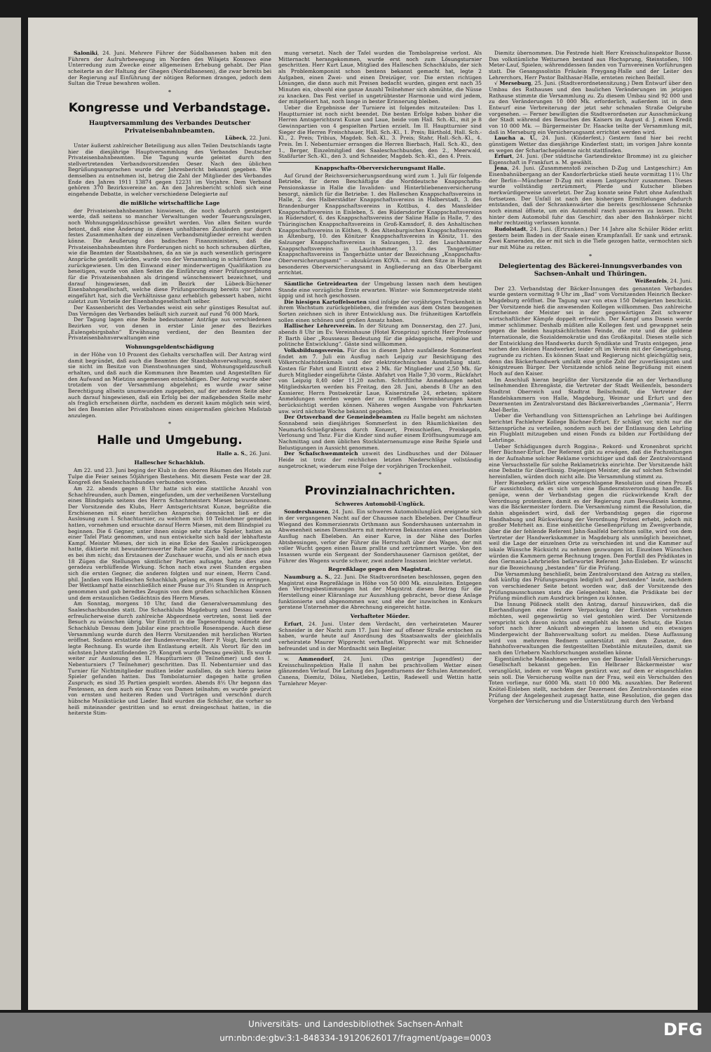Saloniki, 24. Juni. Mehrere Führer der Südalbanesen haben mit den Führern der Aufruhrbewegung im Norden des Wilajets Kossowo eine Unterredung zum Zwecke einer allgemeinen Erhebung gehabt. Der Plan scheiterte an der Haltung der Ghegen (Nordalbanesen), die zwar bereits bei der Regierung auf Einführung der nötigen Reformen drangen, jedoch dem Sultan die Treue bewahren wollen.
*
Kongresse und Verbandstage.
Hauptversammlung des Verbandes Deutscher Privateisenbahnbeamten.
Lübeck, 22. Juni.
Unter äußerst zahlreicher Beteiligung aus allen Teilen Deutschlands tagte hier die diesjährige Hauptversammlung des Verbandes Deutscher Privateisenbahnbeamten. Die Tagung wurde geleitet durch den stellvertretenden Verbandsvorsitzenden Oeser. Nach den üblichen Begrüßungsansprachen wurde der Jahresbericht bekannt gegeben. Wie demselben zu entnehmen ist, betrug die Zahl der Mitglieder des Verbandes Ende des Jahres 1911 13874 gegen 12231 im Vorjahre. Dem Verband gehören 370 Bezirksvereine an. An den Jahresbericht schloß sich eine eingehende Debatte, in welcher verschiedene Delegierte auf
die mißliche wirtschaftliche Lage
der Privateisenbahnbeamten hinwiesen, die noch dadurch gesteigert werde, daß seitens so mancher Verwaltungen weder Teuerungszulagen, noch Wohnungsgeldzuschüsse gewährt werden. Von allen Seiten wurde betont, daß eine Änderung in diesen unhaltbaren Zuständen nur durch festes Zusammenhalten der einzelnen Verbandsmitglieder erreicht werden könne. Die Aeußerung des badischen Finanzministers, daß die Privateisenbahnbeamten ihre Forderungen nicht so hoch schrauben dürften, wie die Beamten der Staatsbahnen, da an sie ja auch wesentlich geringere Ansprüche gestellt würden, wurde von der Versammlung in schärfstem Tone zurückgewiesen. Um den Einwand einer minderwertigen Qualifikation zu beseitigen, wurde von allen Seiten die Einführung einer Prüfungsordnung für die Privateisenbahnen als dringend wünschenswert bezeichnet, und darauf hingewiesen, daß im Bezirk der Lübeck-Büchener Eisenbahngesellschaft, welche diese Prüfungsordnung bereits vor Jahren eingeführt hat, sich die Verhältnisse ganz erheblich gebessert haben, nicht zuletzt zum Vorteile der Eisenbahngesellschaft selber.
Der Kassenbericht des Verbandes weist ein sehr günstiges Resultat auf. Das Vermögen des Verbandes beläuft sich zurzeit auf rund 76 000 Mark.
Der Tagung lagen eine Reihe bedeutsamer Anträge aus verschiedenen Bezirken vor, von denen in erster Linie jener des Bezirkes „Eulengebirgsbahn“ Erwähnung verdient, der den Beamten der Privateisenbahnverwaltungen eine
Wohnungsgeldentschädigung
in der Höhe von 10 Prozent des Gehalts verschaffen will. Der Antrag wird damit begründet, daß auch die Beamten der Staatsbahnverwaltung, soweit sie nicht im Besitze von Dienstwohnungen sind, Wohnungsgeldzuschuß erhalten, und daß auch die Kommunen ihre Beamten und Angestellten für den Aufwand an Mietzins angemessen entschädigen. Der Antrag wurde aber trotzdem von der Versammlung abgelehnt; es wurde zwar seine Berechtigung allseits unumwunden zugegeben, auf der anderen Seite aber auch darauf hingewiesen, daß ein Erfolg bei der maßgebenden Stelle mehr als fraglich erscheinen dürfte, nachdem es derzeit kaum möglich sein wird, bei den Beamten aller Privatbahnen einen einigermaßen gleichen Maßstab anzulegen.
*
Halle und Umgebung.
Halle a. S., 26. Juni.
Hallescher Schachklub.
Am 22. und 23. Juni beging der Klub in den oberen Räumen des Hotels zur Tulpe die Feier seines 50jährigen Bestehens. Mit diesem Feste war der 28. Kongreß des Saaleschachbundes verbunden worden.
Am 22. abends gegen 8 Uhr hatte sich eine stattliche Anzahl von Schachfreunden, auch Damen, eingefunden, um der verheißenen Vorstellung eines Blindspiels seitens des Herrn Schachmeisters Mieses beizuwohnen. Der Vorsitzende des Klubs, Herr Amtsgerichtsrat Kunze, begrüßte die Erschienenen mit einer herzlichen Ansprache; demnächst ließ er die Auslosung zum I. Schachturnier, zu welchem sich 10 Teilnehmer gemeldet hatten, vornehmen und ersuchte darauf Herrn Mieses, mit dem Blindspiel zu beginnen. Die 6 Gegner, unter ihnen einige sehr starke Spieler, hatten an einer Tafel Platz genommen, und nun entwickelte sich bald der lebhafteste Kampf. Meister Mieses, der sich in eine Ecke des Saales zurückgezogen hatte, diktierte mit bewundernswerter Ruhe seine Züge. Viel Besinnen gab es bei ihm nicht; das Erstaunen der Zuschauer wuchs, und als er nach etwa 18 Zügen die Stellungen sämtlicher Partien aufsagte, hatte dies eine geradezu verblüffende Wirkung. Schon nach etwa zwei Stunden ergaben sich die ersten Gegner, die anderen folgten und nur einem, Herrn Cand. phil. Janßen vom Halleschen Schachklub, gelang es, einen Sieg zu erringen. Der Wettkampf hatte einschließlich einer Pause nur 3½ Stunden in Anspruch genommen und gab beredtes Zeugnis von dem großen schachlichen Können und dem erstaunlichen Gedächtnis des Herrn Mieses.
Am Sonntag, morgens 10 Uhr, fand die Generalversammlung des Saaleschachbundes statt. Die Schachklubs Magdeburg und Dessau waren erfreulicherweise durch zahlreiche Abgeordnete vertreten, sonst ließ der Besuch zu wünschen übrig. Vor Eintritt in die Tagesordnung widmete der Schachklub Dessau dem Jubilar eine prachtvolle Rosenspende. Auch diese Versammlung wurde durch den Herrn Vorsitzenden mit herzlichen Worten eröffnet. Sodann erstattete der Bundesverwalter, Herr P. Voigt, Bericht und legte Rechnung. Es wurde ihm Entlastung erteilt. Als Vorort für den im nächsten Jahre stattfindenden 29. Kongreß wurde Dessau gewählt. Es wurde weiter zur Auslosung des II. Hauptturniers (8 Teilnehmer) und des I. Nebenturniers (7 Teilnehmer) geschritten. Das II. Nebenturnier und das Turnier für Nichtmitglieder mußten leider ausfallen, da sich hierzu keine Spieler gefunden hatten. Das Tombolaturnier dagegen hatte großen Zuspruch; es sind 35 Partien gespielt worden. Abends 8½ Uhr begann das Festessen, an dem auch ein Kranz von Damen teilnahm; es wurde gewürzt von ernsten und heiteren Reden und Vorträgen und verschönt durch hübsche Musikstücke und Lieder. Bald wurden die Schächer, die vorher so heiß miteinander gestritten und so ernst dreingeschaut hatten, in die heiterste Stim-
mung versetzt. Nach der Tafel wurden die Tombolapreise verlost. Als Mitternacht herangekommen, wurde erst noch zum Lösungsturnier geschritten. Herr Kurt Laue, Mitglied des Halleschen Schachklubs, der sich als Problemkomponist schon bestens bekannt gemacht hat, legte 2 Aufgaben, einen Zwei- und einen Dreizüger, vor. Die ersten richtigen Lösungen, die dann auch mit Preisen bedacht wurden, gingen erst nach 35 Minuten ein, obwohl eine ganze Anzahl Teilnehmer sich abmühte, die Nüsse zu knacken. Das Fest verlief in ungetrübtester Harmonie und wird jedem, der mitgefeiert hat, noch lange in bester Erinnerung bleiben.
Ueber die Ergebnisse der Turniere ist folgendes mitzuteilen: Das I. Hauptturnier ist noch nicht beendet. Die besten Erfolge haben bisher die Herren Amtsgerichtsrat Kunze und Laue, beide vom Hall. Sch.-Kl., mit je 8 Gewinnpartien von 4 gespielten Partien erzielt. Im II. Hauptturnier sind Sieger die Herren Freischhauer, Hall. Sch.-Kl., 1. Preis; Bärthold, Hall. Sch.-Kl., 2. Preis; Tribius, Magdeb. Sch.-Kl., 3. Preis; Stahr, Hall.-Sch.-Kl., 4. Preis. Im I. Nebenturnier errangen die Herren Bierbach, Hall. Sch.-Kl., den 1., Berger, Einzelmitglied des Saaleschachbundes, den 2., Meerwald, Staßfurter Sch.-Kl., den 3. und Schneider, Magdeb. Sch.-Kl., den 4. Preis.
Knappschafts-Oberversicherungsamt Halle.
Auf Grund der Reichsversicherungsordnung wird zum 1. Juli für folgende Betriebe, für deren Beschäftigte die Norddeutsche Knappschafts-Pensionskasse in Halle die Invaliden- und Hinterbliebenenversicherung besorgt, nämlich für die Betriebe: 1. des Halleschen Knappschaftsvereins in Halle, 2. des Halberstädter Knappschaftsvereins in Halberstadt, 3. des Brandenburger Knappschaftsvereins in Kottbus, 4. des Mansfelder Knappschaftsvereins in Eisleben, 5. des Rüdersdorfer Knappschaftsvereins in Rüdersdorf, 6. des Knappschaftsvereins der Saline Halle in Halle, 7. des Thüringischen Knappschaftsvereins in Groß-Kamsdorf, 8. des Anhaltischen Knappschaftsvereins in Köthen, 9. des Altenburgischen Knappschaftsvereins in Altenburg, 10. des Könitzer Knappschaftsvereins in Könitz, 11. des Salzunger Knappschaftsvereins in Salzungen, 12. des Lauchhammer Knappschaftsvereins in Lauchhammer, 13. des Tangerhütter Knappschaftsvereins in Tangerhütte unter der Bezeichnung „Knappschafts-Oberversicherungsamt“ — abzukürzen KOVA. — mit dem Sitze in Halle ein besonderes Oberversicherungsamt in Angliederung an das Oberbergamt errichtet.
Sämtliche Getreidearten der Umgebung lassen nach dem heutigen Stande eine vorzügliche Ernte erwarten. Winter- wie Sommergetreide steht üppig und ist hoch geschossen.
Die hiesigen Kartoffelsorten sind infolge der vorjährigen Trockenheit in ihrem Wachstum zurückgeblieben, die fremden aus dem Osten bezogenen Sorten zeichnen sich in ihrer Entwicklung aus. Die frühzeitigen Kartoffeln sollen einen schönen und großen Ansatz haben.
Hallischer Lehrerverein. In der Sitzung am Donnerstag, den 27. Juni, abends 8 Uhr im Ev. Vereinshause (Hotel Kronprinz) spricht Herr Professor P. Barth über „Rousseaus Bedeutung für die pädagogische, religiöse und politische Entwicklung“. Gäste sind willkommen.
Volksbildungsverein. Für das in diesem Jahre ausfallende Sommerfest findet am 7. Juli ein Ausflug nach Leipzig zur Besichtigung des Völkerschlachtdenkmals und der elektrotechnischen Ausstellung statt. Kosten für Fahrt und Eintritt etwa 2 Mk. für Mitglieder und 2,50 Mk. für durch Mitglieder eingeführte Gäste. Abfahrt von Halle 7,30 vorm., Rückfahrt von Leipzig 8,40 oder 11,20 nachm. Schriftliche Anmeldungen nebst Mitgliedskarten werden bis Freitag, den 28. Juni, abends 8 Uhr an den Kassierer, Herrn Postsekretär Laue, Kaiserstraße 24, erbeten; spätere Anmeldungen werden wegen der zu treffenden Vereinbarungen kaum berücksichtigt werden können. Näheres wegen Ausgabe von Fahrkarten usw. wird nächste Woche bekannt gegeben.
Der Ortsverband der Gemeindebeamten zu Halle begeht am nächsten Sonnabend sein diesjähriges Sommerfest in den Räumlichkeiten des Neumarkt-Schießgrabens durch Konzert, Preisschießen, Preiskegeln, Verlosung und Tanz. Für die Kinder sind außer einem Eröffnungsumzuge am Nachmittag und dem üblichen Stocklaternenumzuge eine Reihe Spiele und Belustigungen in Aussicht genommen.
Der Schafschwemmteich unweit des Lindbusches und der Dölauer Heide ist trotz der reichlichen letzten Niederschläge vollständig ausgetrocknet; wiederum eine Folge der vorjährigen Trockenheit.
*
Provinzialnachrichten.
Schweres Automobil-Unglück.
Sondershausen, 24. Juni. Ein schweres Automobilunglück ereignete sich in der vergangenen Nacht auf der Chaussee nach Ebeleben. Der Chauffeur Wiegand des Kommerzienrats Orthmann aus Sondershausen unternahm in Abwesenheit seines Dienstherrn mit mehreren Bekannten einen unerlaubten Ausflug nach Ebeleben. An einer Kurve, in der Nähe des Dorfes Abtsbessingen, verlor der Führer die Herrschaft über den Wagen, der mit voller Wucht gegen einen Baum prallte und zertrümmert wurde. Von den Insassen wurde ein Sergeant der Sondershausener Garnison getötet, der Führer des Wagens wurde schwer, zwei andere Insassen leichter verletzt.
Regreßklage gegen den Magistrat.
Naumburg a. S., 22. Juni. Die Stadtverordneten beschlossen, gegen den Magistrat eine Regreßklage in Höhe von 50 000 Mk. einzuleiten. Entgegen den Vertragsbestimmungen hat der Magistrat diesen Betrag für die Herstellung einer Kläranlage zur Auszahlung gebracht, bevor diese Anlage funktionierte und abgenommen war, und ehe der inzwischen in Konkurs geratene Unternehmer die Abrechnung eingereicht hatte.
Verhafteter Mörder.
Erfurt, 24. Juni. Unter dem Verdacht, den verheirateten Maurer Schneider in der Nacht zum 17. Juni hier auf offener Straße erstochen zu haben, wurde heute auf Anordnung des Staatsanwalts der gleichfalls verheiratete Maurer Wipprecht verhaftet. Wipprecht war mit Schneider befreundet und in der Mordnacht sein Begleiter.
w. Ammendorf, 24. Juni. (Das gestrige Jugendfest) der Kreisschulinspektion Halle II nahm bei prachtvollem Wetter einen glänzenden Verlauf. Die Leitung des Jugendturnens der Schulen Ammendorf, Canena, Diemitz, Dölau, Nietleben, Lettin, Radewell und Wettin hatte Turnlehrer Meyer-
Diemitz übernommen. Die Festrede hielt Herr Kreisschulinspektor Busse. Das volkstümliche Wetturnen bestand aus Hochsprung, Steinstoßen, 100 Meter-Lauf, Spielen; währenddessen fanden von Turnvereinen Vorführungen statt. Die Gesangssolistin Fräulein Freygang-Halle und der Leiter des Lehrerchors, Herr Pastor Balthasar-Halle, ernteten reichen Beifall.
√ Merseburg, 25. Juni. (Stadtverordnetensitzung.) Dem Entwurf über den Umbau des Rathauses und den baulichen Veränderungen im jetzigen Rathause stimmte die Versammlung zu. Zu diesem Umbau sind 92 000 und zu den Veränderungen 10 000 Mk. erforderlich, außerdem ist in dem Entwurf eine Verbreiterung der jetzt sehr schmalen Straße Oelgrube vorgesehen. — Ferner bewilligten die Stadtverordneten zur Ausschmückung der Stadt während des Besuches des Kaisers im August d. J. einen Kredit von 10 000 Mk. — Bürgermeister Dr. Haacke teilte der Versammlung mit, daß in Merseburg ein Versicherungsamt errichtet werden wird.
Laucha a. U., 24. Juni. (Kinderfest.) Gestern fand hier bei recht günstigem Wetter das diesjährige Kinderfest statt; im vorigen Jahre konnte es wegen der Scharlachepidemie nicht stattfinden.
Erfurt, 24. Juni. (Der städtische Gartendirektor Bromme) ist zu gleicher Eigenschaft in Frankfurt a. M. gewählt.
Jena, 24. Juni. (Zusammenstoß zwischen D-Zug und Lastgeschirr.) Am Eisenbahnübergang an der Kandorferbrücke stieß heute vormittag 11½ Uhr der Berlin—Münchener D-Zug mit einem Lastgeschirr zusammen. Dieses wurde vollständig zertrümmert; Pferde und Kutscher blieben merkwürdigerweise unverletzt. Der Zug konnte seine Fahrt ohne Aufenthalt fortsetzen. Der Unfall ist nach den bisherigen Ermittelungen dadurch entstanden, daß der Schrankenwärter die bereits geschlossene Schranke noch einmal öffnete, um ein Automobil rasch passieren zu lassen. Dicht hinter dem Automobil fuhr das Geschirr, das aber den Bahnkörper nicht mehr rechtzeitig verlassen konnte.
Rudolstadt, 24. Juni. (Ertrunken.) Der 14 Jahre alte Schüler Röder erlitt gestern beim Baden in der Saale einen Krampfanfall. Er sank und ertrank. Zwei Kameraden, die er mit sich in die Tiefe gezogen hatte, vermochten sich nur mit Mühe zu retten.
*
Delegiertentag des Bäckerei-Innungsverbandes von Sachsen-Anhalt und Thüringen.
Weißenfels, 24. Juni.
Der 23. Verbandstag der Bäcker-Innungen des genannten Verbandes wurde gestern vormittag 9 Uhr im „Bad“ vom Vorsitzenden Heinrich Becker-Magdeburg eröffnet. Die Tagung war von etwa 150 Delegierten beschickt. Der Vorsitzende hieß die anwesenden Kollegen willkommen. Das zahlreiche Erscheinen der Meister sei in der gegenwärtigen Zeit schwerer wirtschaftlicher Kämpfe doppelt erfreulich. Der Kampf ums Dasein werde immer schlimmer. Deshalb müßten alle Kollegen fest und gewappnet sein gegen die beiden hauptsächlichsten Feinde, die rote und die goldene Internationale, die Sozialdemokratie und das Großkapital. Dieses stelle sich der Entwicklung des Handwerks durch Syndikate und Trusts entgegen, jene suchen den kleinen Handwerker, leider oft im Verein mit der Gesetzgebung, zugrunde zu richten. Es können Staat und Regierung nicht gleichgültig sein, denn das Bäckerhandwerk umfaßt eine große Zahl der zuverlässigsten und königstreuen Bürger. Der Vorsitzende schloß seine Begrüßung mit einem Hoch auf den Kaiser.
Im Anschluß hieran begrüßte der Vorsitzende die an der Verhandlung teilnehmenden Ehrengäste, die Vertreter der Stadt Weißenfels, besonders Stadtrat Oberreich und Stadtrat Beilschmidt, die Vertreter der Handelskammern von Halle, Magdeburg, Weimar und Erfurt und den Dezernenten im Zentralvorstand des Bäckereiverbandes „Germania“, Herrn Abel-Berlin.
Ueber die Verhandlung von Sittensprüchen an Lehrlinge bei Aufdingen berichtet Fachlehrer Kollege Büchner-Erfurt. Er schlägt vor, nicht nur die Sittensprüche zu verteilen, sondern auch bei der Entlassung den Lehrling ein Flugblatt mitzugeben und einen Fonds zu bilden zur Fortbildung der Lehrlinge.
Ueber Schädigungen durch Roggina-, Rekord- und Kronenbrot spricht Herr Büchner-Erfurt. Der Referent gibt zu erwägen, daß die Fachzeitungen in der Aufnahme solcher Reklame vorsichtiger und daß der Zentralvorstand eine Versuchsstelle für solche Reklametricks einrichte. Der Vorsitzende hält eine Debatte für überflüssig. Diejenigen Meister, die auf solchen Schwindel hereinfallen, würden doch nicht alle. Die Versammlung stimmt zu.
Herr Rieseberg erklärt eine vorgeschlagene Resolution und einen Prozeß für aussichtslos, da es sich um eine Bundesratsverordnung handle. Es genüge, wenn der Verbandstag gegen die rückwirkende Kraft der Verordnung protestiere, damit es der Regierung zum Bewußtsein komme, was die Bäckermeister fordern. Die Versammlung nimmt die Resolution, die dahin abgeändert wird, daß der Verbandstag gegen die rigorose Handhabung und Rückwirkung der Verordnung Protest erhebt, jedoch mit großer Mehrheit an. Eine einheitliche Gesellenprüfung im Zweigverbande, über die der fehlende Referent Jahn-Saalfeld berichten sollte, wird von dem Vertreter der Handwerkskammer in Magdeburg als unmöglich bezeichnet, weil die Lage der einzelnen Orte zu verschieden ist und die Kammer auf lokale Wünsche Rücksicht zu nehmen gezwungen ist. Einzelnen Wünschen würden die Kammern gerne Rechnung tragen. Den Fortfall des Prädikates in den Germania-Lehrbriefen befürwortet Referent Jahn-Eisleben. Er wünscht nur die Bezeichnung „bestanden“ für die Prüfung.
Die Versammlung beschließt, beim Zentralvorstand den Antrag zu stellen, daß künftig das Prüfungszeugnis lediglich auf „bestanden“ laute, nachdem von verschiedener Seite betont worden war, daß der Vorsitzende des Prüfungsausschusses stets die Gelegenheit habe, die Prädikate bei der Prüfung mündlich zum Ausdruck bringen zu können.
Die Innung Pößneck stellt den Antrag, darauf hinzuwirken, daß die Eierhandlungen eine festere Verpackung der Eierkisten vornehmen möchten, weil gegenwärtig so viel gestohlen wird. Der Vorsitzende verspricht sich davon nichts und empfiehlt als besten Schutz, die Kisten sofort nach ihrer Ankunft abwiegen zu lassen und ein etwaiges Mindergewicht der Bahnverwaltung sofort zu melden. Diese Auffassung wird von mehreren Rednern unterstützt mit dem Zusatze, den Bahnhofsverwaltungen die festgestellten Diebstähle mitzuteilen, damit sie nach den Urhebern Nachforschungen anstellen könne.
Eigentümliche Maßnahmen werden von der Baseler Unfall-Versicherungs-Gesellschaft bekannt gegeben. Ein Helbraer Bäckermeister war verunglückt, indem er vom Wagen gestürzt war, auf dem er eingeschlafen sein soll. Die Versicherung wollte nun der Frau, weil ein Verschulden des Toten vorliege, nur 6000 Mk. statt 10 000 Mk. auszahlen. Der Referent Knötel-Eisleben stellt, nachdem der Dezernent des Zentralvorstandes eine Prüfung der Angelegenheit zugesagt hatte, eine Resolution, die gegen das Vorgehen der Versicherung und die Unterstützung durch den Verband
Universitäts- und Landesbibliothek Sachsen-Anhalt
urn:nbn:de:gbv:3:1-848334-19120626017/fragment/page=0003
DFG